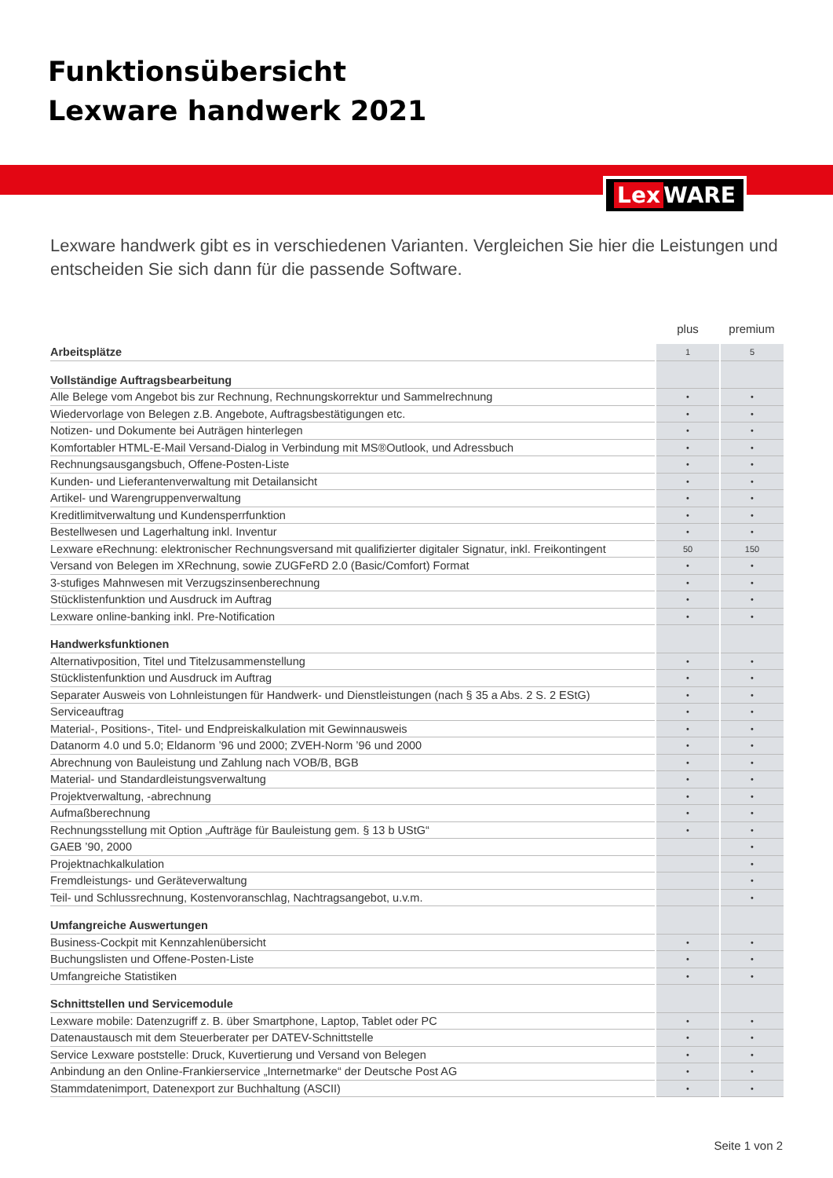Funktionsübersicht
Lexware handwerk 2021
Lex WARE
Lexware handwerk gibt es in verschiedenen Varianten. Vergleichen Sie hier die Leistungen und entscheiden Sie sich dann für die passende Software.
| | plus | premium |
| --- | --- | --- |
| Arbeitsplätze | 1 | 5 |
| Vollständige Auftragsbearbeitung | | |
| Alle Belege vom Angebot bis zur Rechnung, Rechnungskorrektur und Sammelrechnung | • | • |
| Wiedervorlage von Belegen z.B. Angebote, Auftragsbestätigungen etc. | • | • |
| Notizen- und Dokumente bei Auträgen hinterlegen | • | • |
| Komfortabler HTML-E-Mail Versand-Dialog in Verbindung mit MS®Outlook, und Adressbuch | • | • |
| Rechnungsausgangsbuch, Offene-Posten-Liste | • | • |
| Kunden- und Lieferantenverwaltung mit Detailansicht | • | • |
| Artikel- und Warengruppenverwaltung | • | • |
| Kreditlimitverwaltung und Kundensperrfunktion | • | • |
| Bestellwesen und Lagerhaltung inkl. Inventur | • | • |
| Lexware eRechnung: elektronischer Rechnungsversand mit qualifizierter digitaler Signatur, inkl. Freikontingent | 50 | 150 |
| Versand von Belegen im XRechnung, sowie ZUGFeRD 2.0 (Basic/Comfort) Format | • | • |
| 3-stufiges Mahnwesen mit Verzugszinsenberechnung | • | • |
| Stücklistenfunktion und Ausdruck im Auftrag | • | • |
| Lexware online-banking inkl. Pre-Notification | • | • |
| Handwerksfunktionen | | |
| Alternativposition, Titel und Titelzusammenstellung | • | • |
| Stücklistenfunktion und Ausdruck im Auftrag | • | • |
| Separater Ausweis von Lohnleistungen für Handwerk- und Dienstleistungen (nach § 35 a Abs. 2 S. 2 EStG) | • | • |
| Serviceauftrag | • | • |
| Material-, Positions-, Titel- und Endpreiskalkulation mit Gewinnausweis | • | • |
| Datanorm 4.0 und 5.0; Eldanorm ’96 und 2000; ZVEH-Norm ’96 und 2000 | • | • |
| Abrechnung von Bauleistung und Zahlung nach VOB/B, BGB | • | • |
| Material- und Standardleistungsverwaltung | • | • |
| Projektverwaltung, -abrechnung | • | • |
| Aufmaßberechnung | • | • |
| Rechnungsstellung mit Option „Aufträge für Bauleistung gem. § 13 b UStG“ | • | • |
| GAEB ’90, 2000 | | • |
| Projektnachkalkulation | | • |
| Fremdleistungs- und Geräteverwaltung | | • |
| Teil- und Schlussrechnung, Kostenvoranschlag, Nachtragsangebot, u.v.m. | | • |
| Umfangreiche Auswertungen | | |
| Business-Cockpit mit Kennzahlenübersicht | • | • |
| Buchungslisten und Offene-Posten-Liste | • | • |
| Umfangreiche Statistiken | • | • |
| Schnittstellen und Servicemodule | | |
| Lexware mobile: Datenzugriff z. B. über Smartphone, Laptop, Tablet oder PC | • | • |
| Datenaustausch mit dem Steuerberater per DATEV-Schnittstelle | • | • |
| Service Lexware poststelle: Druck, Kuvertierung und Versand von Belegen | • | • |
| Anbindung an den Online-Frankierservice „Internetmarke“ der Deutsche Post AG | • | • |
| Stammdatenimport, Datenexport zur Buchhaltung (ASCII) | • | • |
Seite 1 von 2